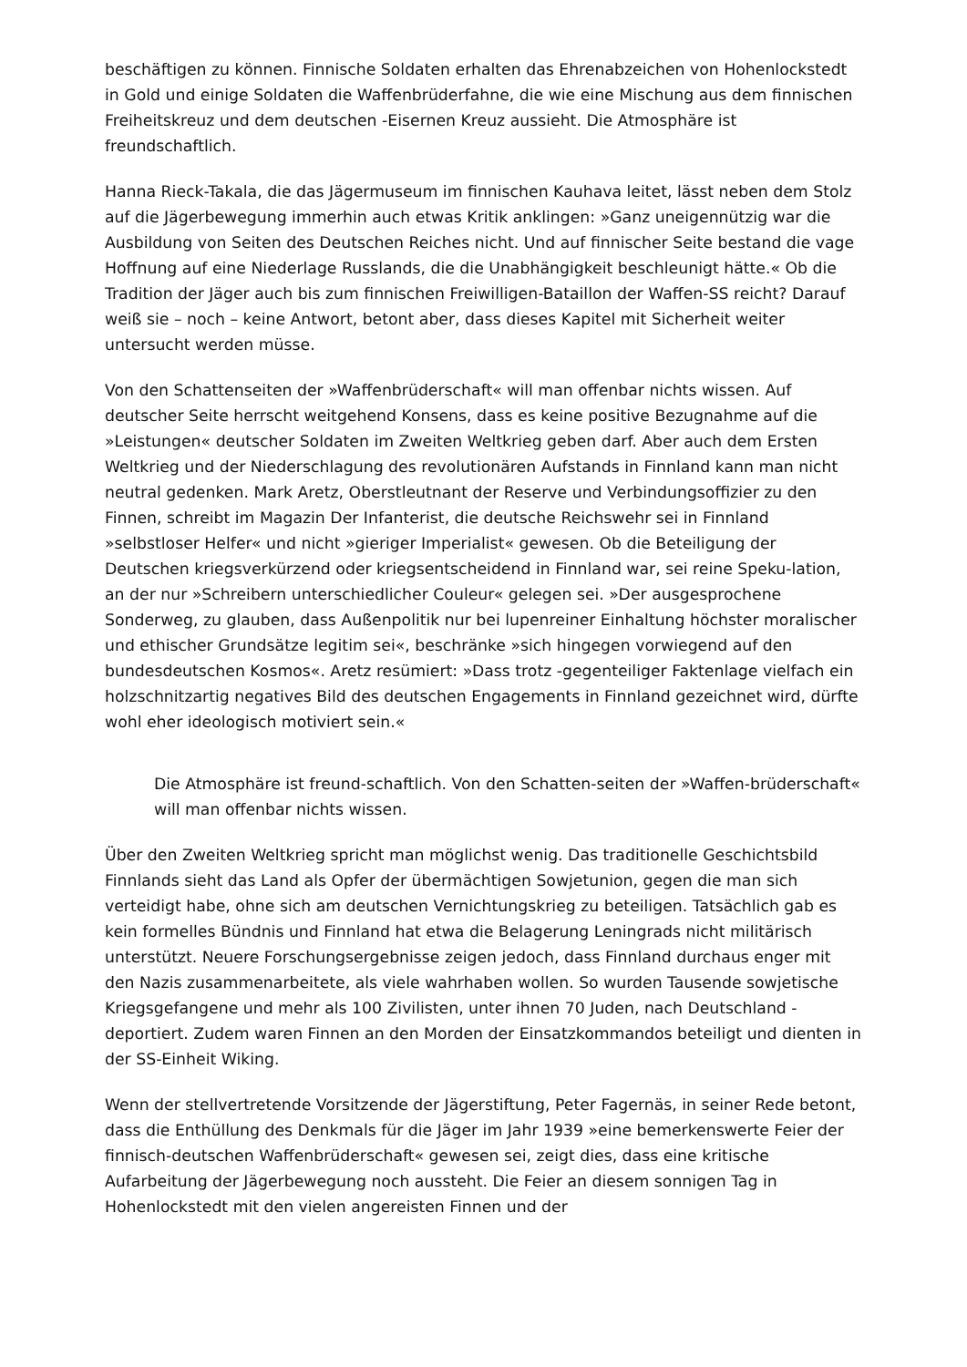beschäftigen zu können. Finnische Soldaten erhalten das Ehrenabzeichen von Hohenlockstedt in Gold und einige Soldaten die Waffenbrüderfahne, die wie eine Mischung aus dem finnischen Freiheitskreuz und dem deutschen -Eisernen Kreuz aussieht. Die Atmosphäre ist freundschaftlich.
Hanna Rieck-Takala, die das Jägermuseum im finnischen Kauhava leitet, lässt neben dem Stolz auf die Jägerbewegung immerhin auch etwas Kritik anklingen: »Ganz uneigennützig war die Ausbildung von Seiten des Deutschen Reiches nicht. Und auf finnischer Seite bestand die vage Hoffnung auf eine Niederlage Russlands, die die Unabhängigkeit beschleunigt hätte.« Ob die Tradition der Jäger auch bis zum finnischen Freiwilligen-Bataillon der Waffen-SS reicht? Darauf weiß sie – noch – keine Antwort, betont aber, dass dieses Kapitel mit Sicherheit weiter untersucht werden müsse.
Von den Schattenseiten der »Waffenbrüderschaft« will man offenbar nichts wissen. Auf deutscher Seite herrscht weitgehend Konsens, dass es keine positive Bezugnahme auf die »Leistungen« deutscher Soldaten im Zweiten Weltkrieg geben darf. Aber auch dem Ersten Weltkrieg und der Niederschlagung des revolutionären Aufstands in Finnland kann man nicht neutral gedenken. Mark Aretz, Oberstleutnant der Reserve und Verbindungsoffizier zu den Finnen, schreibt im Magazin Der Infanterist, die deutsche Reichswehr sei in Finnland »selbstloser Helfer« und nicht »gieriger Imperialist« gewesen. Ob die Beteiligung der Deutschen kriegsverkürzend oder kriegsentscheidend in Finnland war, sei reine Speku-lation, an der nur »Schreibern unterschiedlicher Couleur« gelegen sei. »Der ausgesprochene Sonderweg, zu glauben, dass Außenpolitik nur bei lupenreiner Einhaltung höchster moralischer und ethischer Grundsätze legitim sei«, beschränke »sich hingegen vorwiegend auf den bundesdeutschen Kosmos«. Aretz resümiert: »Dass trotz -gegenteiliger Faktenlage vielfach ein holzschnitzartig negatives Bild des deutschen Engagements in Finnland gezeichnet wird, dürfte wohl eher ideologisch motiviert sein.«
Die Atmosphäre ist freund-schaftlich. Von den Schatten-seiten der »Waffen-brüderschaft« will man offenbar nichts wissen.
Über den Zweiten Weltkrieg spricht man möglichst wenig. Das traditionelle Geschichtsbild Finnlands sieht das Land als Opfer der übermächtigen Sowjetunion, gegen die man sich verteidigt habe, ohne sich am deutschen Vernichtungskrieg zu beteiligen. Tatsächlich gab es kein formelles Bündnis und Finnland hat etwa die Belagerung Leningrads nicht militärisch unterstützt. Neuere Forschungsergebnisse zeigen jedoch, dass Finnland durchaus enger mit den Nazis zusammenarbeitete, als viele wahrhaben wollen. So wurden Tausende sowjetische Kriegsgefangene und mehr als 100 Zivilisten, unter ihnen 70 Juden, nach Deutschland -deportiert. Zudem waren Finnen an den Morden der Einsatzkommandos beteiligt und dienten in der SS-Einheit Wiking.
Wenn der stellvertretende Vorsitzende der Jägerstiftung, Peter Fagernäs, in seiner Rede betont, dass die Enthüllung des Denkmals für die Jäger im Jahr 1939 »eine bemerkenswerte Feier der finnisch-deutschen Waffenbrüderschaft« gewesen sei, zeigt dies, dass eine kritische Aufarbeitung der Jägerbewegung noch aussteht. Die Feier an diesem sonnigen Tag in Hohenlockstedt mit den vielen angereisten Finnen und der